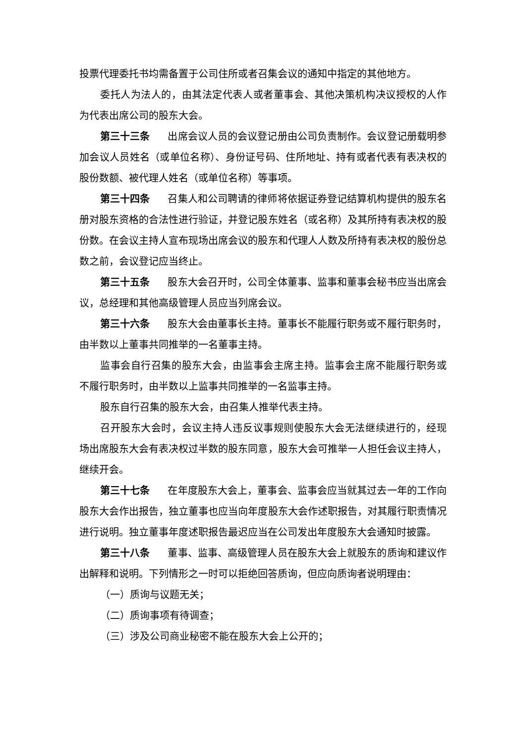投票代理委托书均需备置于公司住所或者召集会议的通知中指定的其他地方。
委托人为法人的，由其法定代表人或者董事会、其他决策机构决议授权的人作为代表出席公司的股东大会。
第三十三条 出席会议人员的会议登记册由公司负责制作。会议登记册载明参加会议人员姓名（或单位名称）、身份证号码、住所地址、持有或者代表有表决权的股份数额、被代理人姓名（或单位名称）等事项。
第三十四条 召集人和公司聘请的律师将依据证券登记结算机构提供的股东名册对股东资格的合法性进行验证，并登记股东姓名（或名称）及其所持有表决权的股份数。在会议主持人宣布现场出席会议的股东和代理人人数及所持有表决权的股份总数之前，会议登记应当终止。
第三十五条 股东大会召开时，公司全体董事、监事和董事会秘书应当出席会议，总经理和其他高级管理人员应当列席会议。
第三十六条 股东大会由董事长主持。董事长不能履行职务或不履行职务时，由半数以上董事共同推举的一名董事主持。
监事会自行召集的股东大会，由监事会主席主持。监事会主席不能履行职务或不履行职务时，由半数以上监事共同推举的一名监事主持。
股东自行召集的股东大会，由召集人推举代表主持。
召开股东大会时，会议主持人违反议事规则使股东大会无法继续进行的，经现场出席股东大会有表决权过半数的股东同意，股东大会可推举一人担任会议主持人，继续开会。
第三十七条 在年度股东大会上，董事会、监事会应当就其过去一年的工作向股东大会作出报告，独立董事也应当向年度股东大会作述职报告，对其履行职责情况进行说明。独立董事年度述职报告最迟应当在公司发出年度股东大会通知时披露。
第三十八条 董事、监事、高级管理人员在股东大会上就股东的质询和建议作出解释和说明。下列情形之一时可以拒绝回答质询，但应向质询者说明理由：
（一）质询与议题无关；
（二）质询事项有待调查；
（三）涉及公司商业秘密不能在股东大会上公开的；